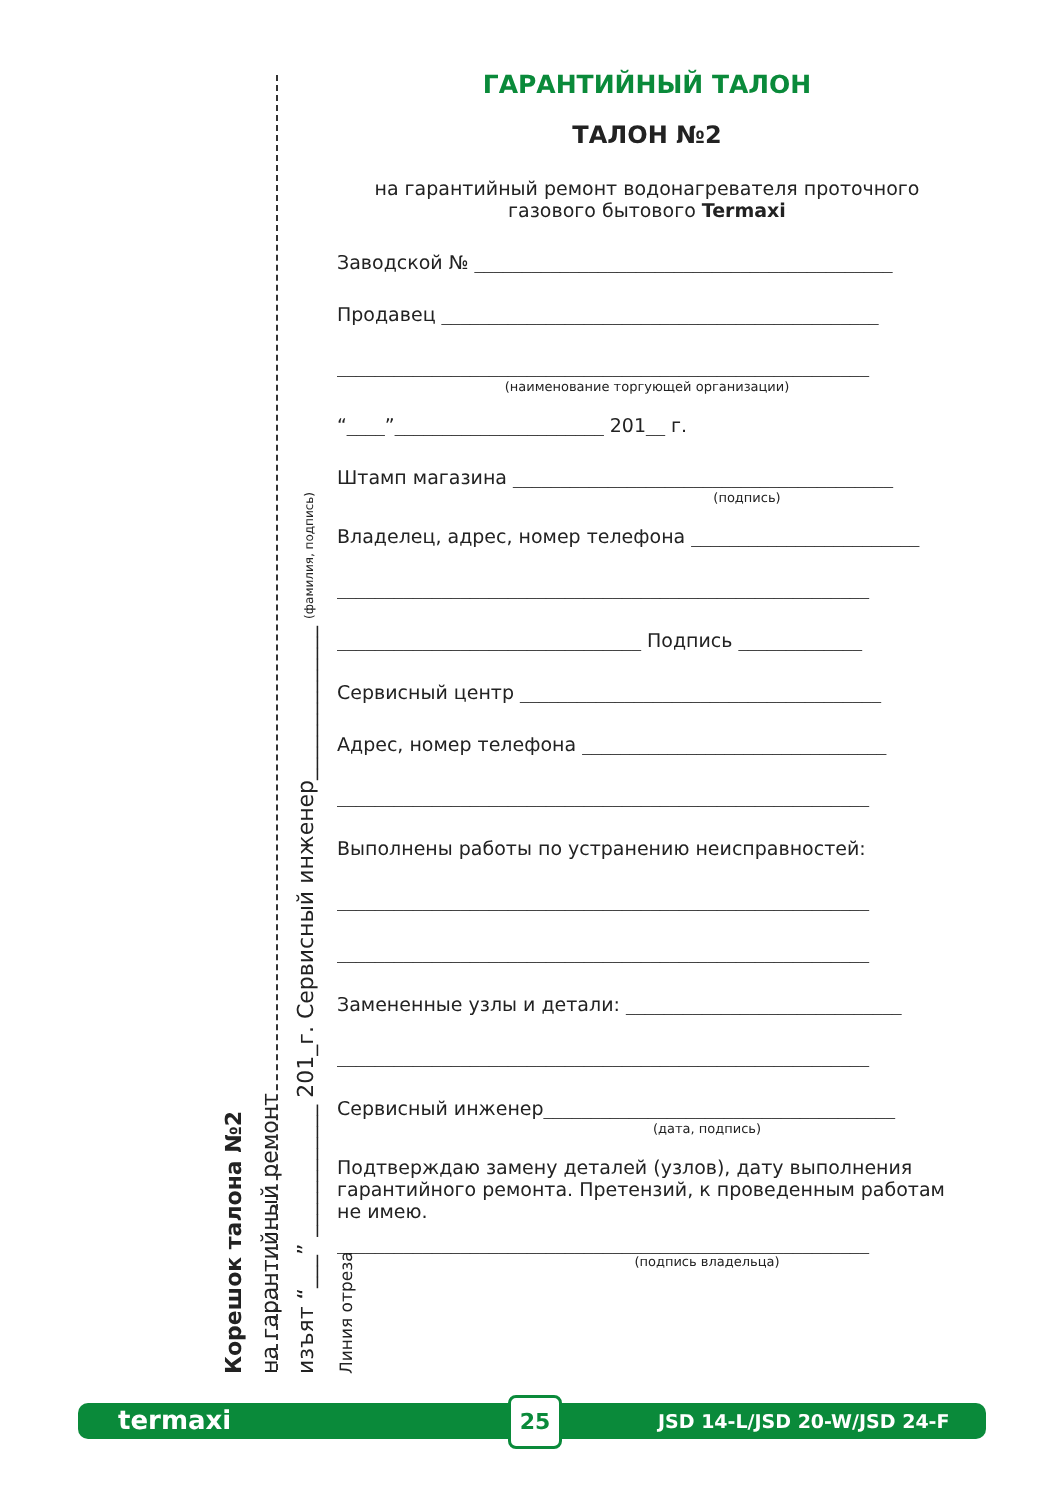Корешок талона №2
на гарантийный ремонт
изъят “___” ____________ 201_г. Сервисный инженер______________ (фамилия, подпись)
Линия отреза
ГАРАНТИЙНЫЙ ТАЛОН
ТАЛОН №2
на гарантийный ремонт водонагревателя проточного
газового бытового Termaxi
Заводской № ____________________________________________
Продавец ______________________________________________
________________________________________________________
(наименование торгующей организации)
“____”______________________ 201__ г.
Штамп магазина ________________________________________
(подпись)
Владелец, адрес, номер телефона ________________________
________________________________________________________
________________________________ Подпись _____________
Сервисный центр ______________________________________
Адрес, номер телефона ________________________________
________________________________________________________
Выполнены работы по устранению неисправностей:
________________________________________________________
________________________________________________________
Замененные узлы и детали: _____________________________
________________________________________________________
Сервисный инженер_____________________________________
(дата, подпись)
Подтверждаю замену деталей (узлов), дату выполнения гарантийного ремонта. Претензий, к проведенным работам не имею.
________________________________________________________
(подпись владельца)
termaxi 25
JSD 14-L/JSD 20-W/JSD 24-F